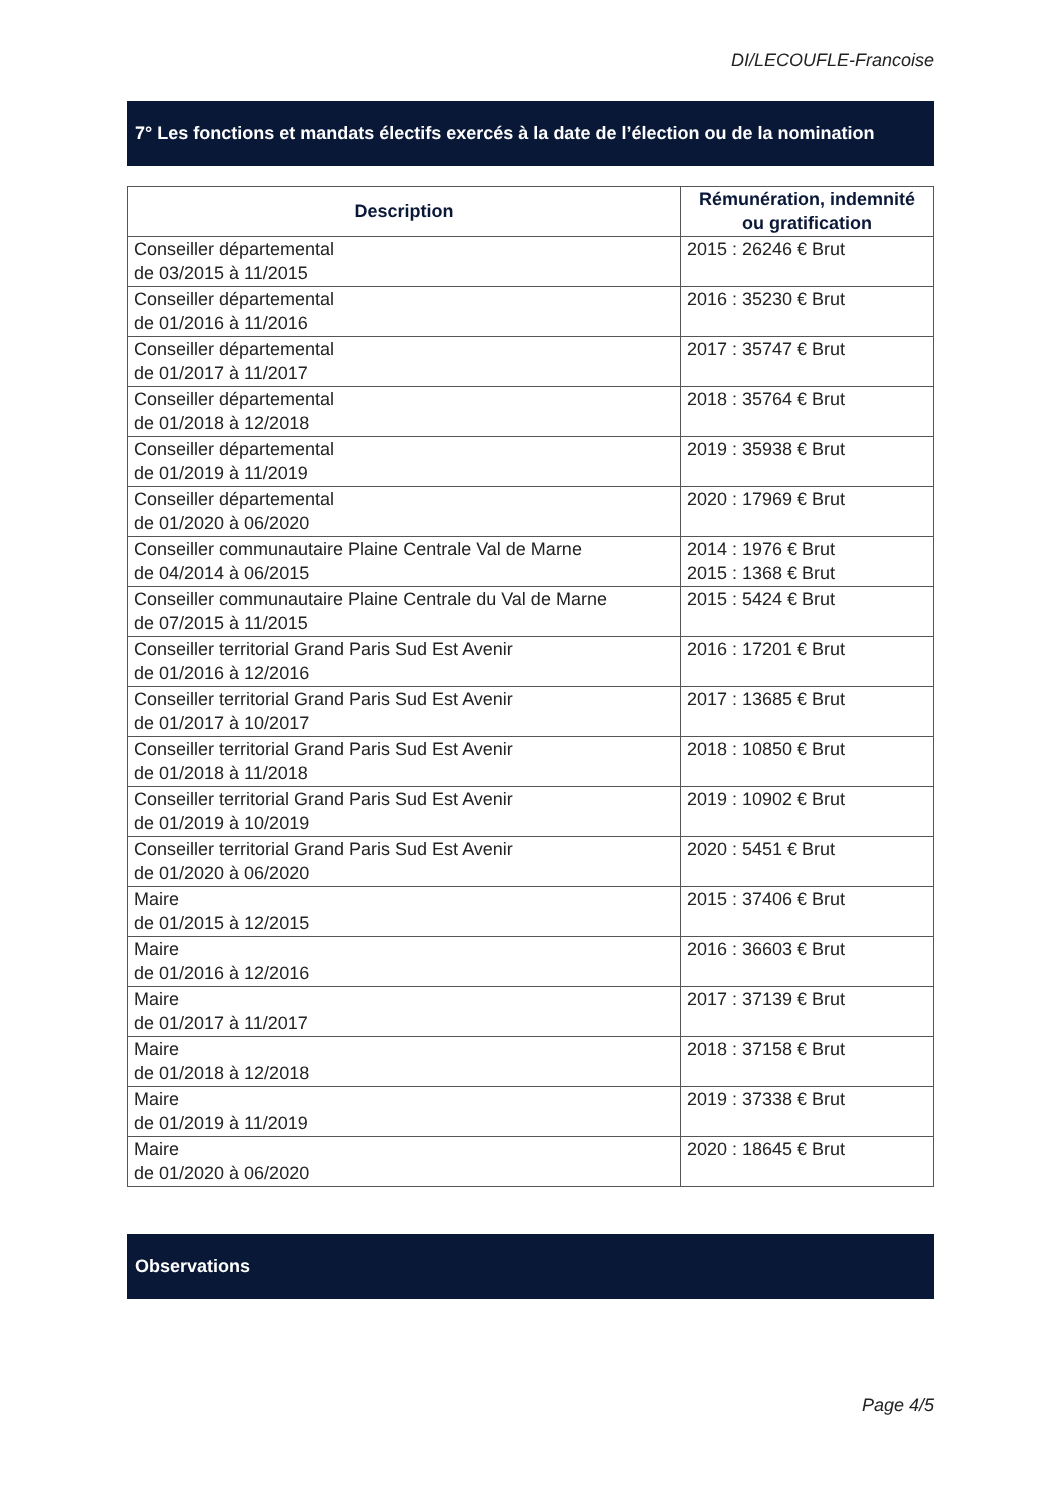DI/LECOUFLE-Francoise
7° Les fonctions et mandats électifs exercés à la date de l’élection ou de la nomination
| Description | Rémunération, indemnité ou gratification |
| --- | --- |
| Conseiller départemental de 03/2015 à 11/2015 | 2015 : 26246 € Brut |
| Conseiller départemental de 01/2016 à 11/2016 | 2016 : 35230 € Brut |
| Conseiller départemental de 01/2017 à 11/2017 | 2017 : 35747 € Brut |
| Conseiller départemental de 01/2018 à 12/2018 | 2018 : 35764 € Brut |
| Conseiller départemental de 01/2019 à 11/2019 | 2019 : 35938 € Brut |
| Conseiller départemental de 01/2020 à 06/2020 | 2020 : 17969 € Brut |
| Conseiller communautaire Plaine Centrale Val de Marne de 04/2014 à 06/2015 | 2014 : 1976 € Brut 2015 : 1368 € Brut |
| Conseiller communautaire Plaine Centrale du Val de Marne de 07/2015 à 11/2015 | 2015 : 5424 € Brut |
| Conseiller territorial Grand Paris Sud Est Avenir de 01/2016 à 12/2016 | 2016 : 17201 € Brut |
| Conseiller territorial Grand Paris Sud Est Avenir de 01/2017 à 10/2017 | 2017 : 13685 € Brut |
| Conseiller territorial Grand Paris Sud Est Avenir de 01/2018 à 11/2018 | 2018 : 10850 € Brut |
| Conseiller territorial Grand Paris Sud Est Avenir de 01/2019 à 10/2019 | 2019 : 10902 € Brut |
| Conseiller territorial Grand Paris Sud Est Avenir de 01/2020 à 06/2020 | 2020 : 5451 € Brut |
| Maire de 01/2015 à 12/2015 | 2015 : 37406 € Brut |
| Maire de 01/2016 à 12/2016 | 2016 : 36603 € Brut |
| Maire de 01/2017 à 11/2017 | 2017 : 37139 € Brut |
| Maire de 01/2018 à 12/2018 | 2018 : 37158 € Brut |
| Maire de 01/2019 à 11/2019 | 2019 : 37338 € Brut |
| Maire de 01/2020 à 06/2020 | 2020 : 18645 € Brut |
Observations
Page 4/5